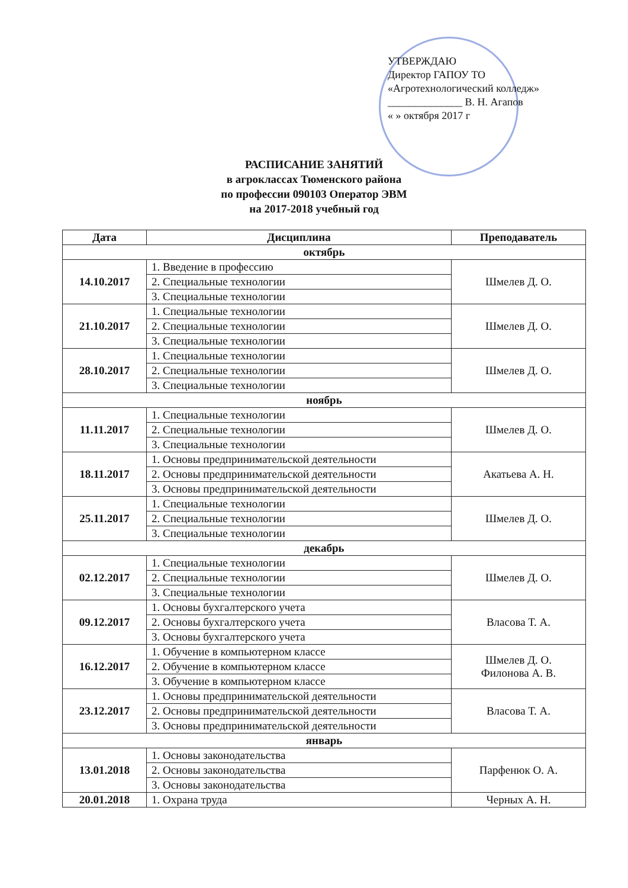УТВЕРЖДАЮ
Директор ГАПОУ ТО
«Агротехнологический колледж»
______________ В. Н. Агапов
« » октября 2017 г
РАСПИСАНИЕ ЗАНЯТИЙ
в агроклассах Тюменского района
по профессии 090103 Оператор ЭВМ
на 2017-2018 учебный год
| Дата | Дисциплина | Преподаватель |
| --- | --- | --- |
| октябрь | | |
| 14.10.2017 | 1. Введение в профессию | Шмелев Д. О. |
| | 2. Специальные технологии | |
| | 3. Специальные технологии | |
| 21.10.2017 | 1. Специальные технологии | Шмелев Д. О. |
| | 2. Специальные технологии | |
| | 3. Специальные технологии | |
| 28.10.2017 | 1. Специальные технологии | Шмелев Д. О. |
| | 2. Специальные технологии | |
| | 3. Специальные технологии | |
| ноябрь | | |
| 11.11.2017 | 1. Специальные технологии | Шмелев Д. О. |
| | 2. Специальные технологии | |
| | 3. Специальные технологии | |
| 18.11.2017 | 1. Основы предпринимательской деятельности | Акатьева А. Н. |
| | 2. Основы предпринимательской деятельности | |
| | 3. Основы предпринимательской деятельности | |
| 25.11.2017 | 1. Специальные технологии | Шмелев Д. О. |
| | 2. Специальные технологии | |
| | 3. Специальные технологии | |
| декабрь | | |
| 02.12.2017 | 1. Специальные технологии | Шмелев Д. О. |
| | 2. Специальные технологии | |
| | 3. Специальные технологии | |
| 09.12.2017 | 1. Основы бухгалтерского учета | Власова Т. А. |
| | 2. Основы бухгалтерского учета | |
| | 3. Основы бухгалтерского учета | |
| 16.12.2017 | 1. Обучение в компьютерном классе | Шмелев Д. О. Филонова А. В. |
| | 2. Обучение в компьютерном классе | |
| | 3. Обучение в компьютерном классе | |
| 23.12.2017 | 1. Основы предпринимательской деятельности | Власова Т. А. |
| | 2. Основы предпринимательской деятельности | |
| | 3. Основы предпринимательской деятельности | |
| январь | | |
| 13.01.2018 | 1. Основы законодательства | Парфенюк О. А. |
| | 2. Основы законодательства | |
| | 3. Основы законодательства | |
| 20.01.2018 | 1. Охрана труда | Черных А. Н. |